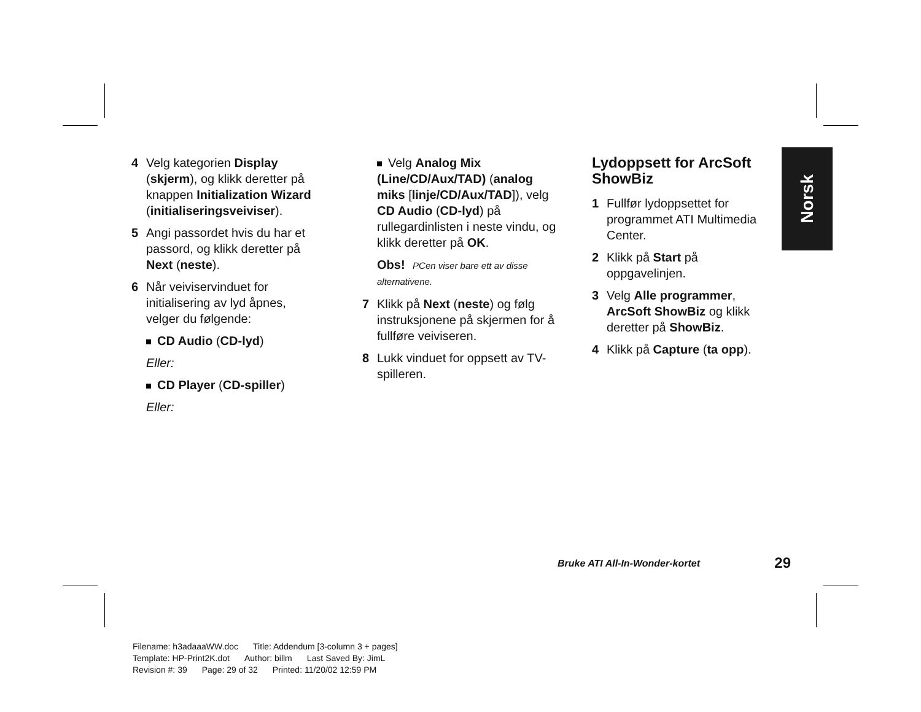4 Velg kategorien Display (skjerm), og klikk deretter på knappen Initialization Wizard (initialiseringsveiviser).
5 Angi passordet hvis du har et passord, og klikk deretter på Next (neste).
6 Når veiviservinduet for initialisering av lyd åpnes, velger du følgende:
CD Audio (CD-lyd)
Eller:
CD Player (CD-spiller)
Eller:
Velg Analog Mix (Line/CD/Aux/TAD) (analog miks [linje/CD/Aux/TAD]), velg CD Audio (CD-lyd) på rullegardinlisten i neste vindu, og klikk deretter på OK.
Obs! PCen viser bare ett av disse alternativene.
7 Klikk på Next (neste) og følg instruksjonene på skjermen for å fullføre veiviseren.
8 Lukk vinduet for oppsett av TV-spilleren.
Lydoppsett for ArcSoft ShowBiz
1 Fullfør lydoppsettet for programmet ATI Multimedia Center.
2 Klikk på Start på oppgavelinjen.
3 Velg Alle programmer, ArcSoft ShowBiz og klikk deretter på ShowBiz.
4 Klikk på Capture (ta opp).
Norsk
Bruke ATI All-In-Wonder-kortet 29
Filename: h3adaaaWW.doc Title: Addendum [3-column 3 + pages]
Template: HP-Print2K.dot Author: billm Last Saved By: JimL
Revision #: 39 Page: 29 of 32 Printed: 11/20/02 12:59 PM